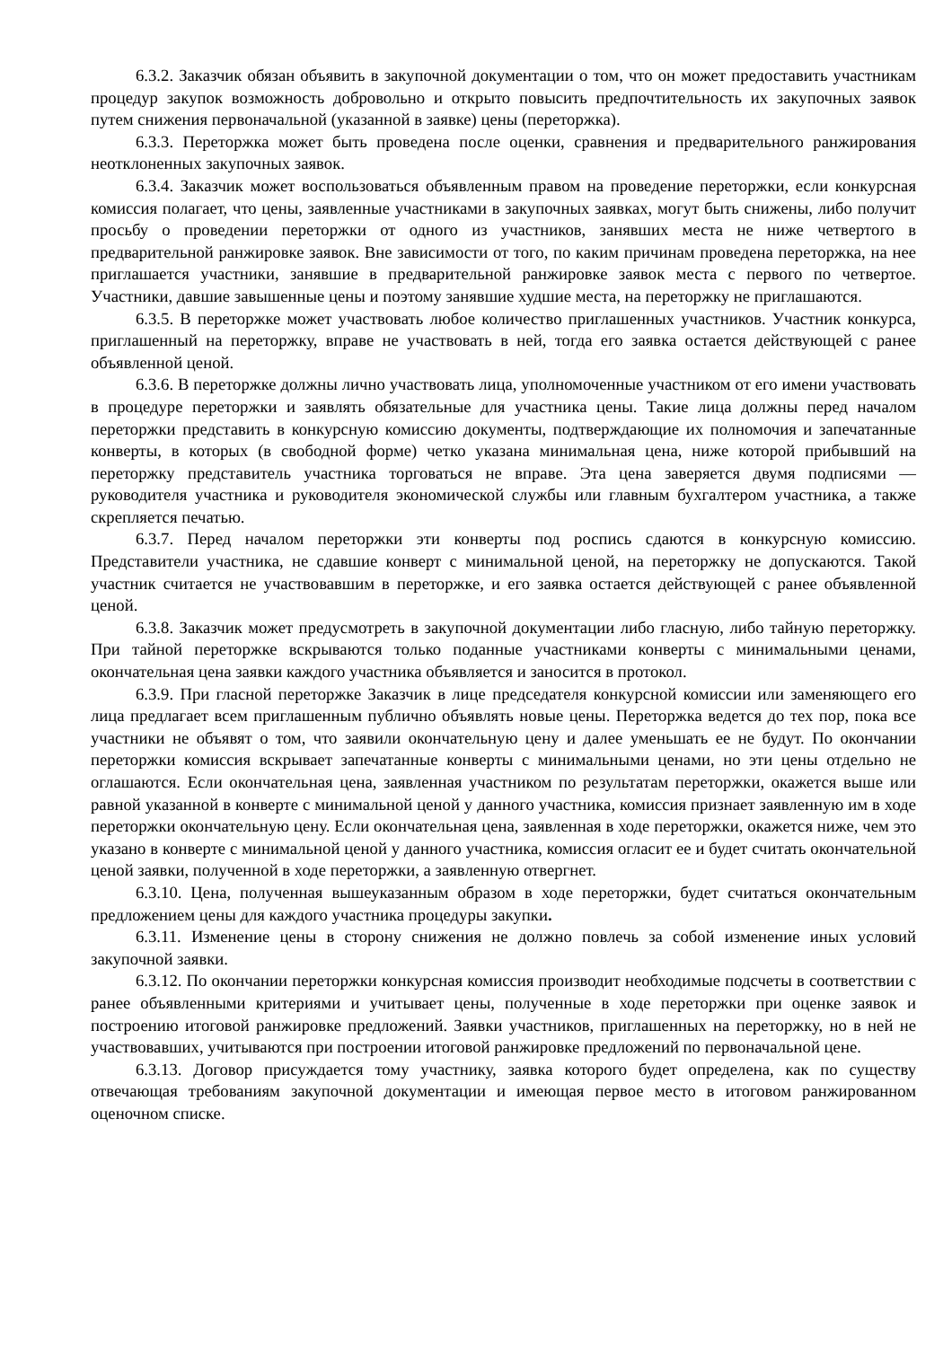6.3.2. Заказчик обязан объявить в закупочной документации о том, что он может предоставить участникам процедур закупок возможность добровольно и открыто повысить предпочтительность их закупочных заявок путем снижения первоначальной (указанной в заявке) цены (переторжка).
6.3.3. Переторжка может быть проведена после оценки, сравнения и предварительного ранжирования неотклоненных закупочных заявок.
6.3.4. Заказчик может воспользоваться объявленным правом на проведение переторжки, если конкурсная комиссия полагает, что цены, заявленные участниками в закупочных заявках, могут быть снижены, либо получит просьбу о проведении переторжки от одного из участников, занявших места не ниже четвертого в предварительной ранжировке заявок. Вне зависимости от того, по каким причинам проведена переторжка, на нее приглашается участники, занявшие в предварительной ранжировке заявок места с первого по четвертое. Участники, давшие завышенные цены и поэтому занявшие худшие места, на переторжку не приглашаются.
6.3.5. В переторжке может участвовать любое количество приглашенных участников. Участник конкурса, приглашенный на переторжку, вправе не участвовать в ней, тогда его заявка остается действующей с ранее объявленной ценой.
6.3.6. В переторжке должны лично участвовать лица, уполномоченные участником от его имени участвовать в процедуре переторжки и заявлять обязательные для участника цены. Такие лица должны перед началом переторжки представить в конкурсную комиссию документы, подтверждающие их полномочия и запечатанные конверты, в которых (в свободной форме) четко указана минимальная цена, ниже которой прибывший на переторжку представитель участника торговаться не вправе. Эта цена заверяется двумя подписями — руководителя участника и руководителя экономической службы или главным бухгалтером участника, а также скрепляется печатью.
6.3.7. Перед началом переторжки эти конверты под роспись сдаются в конкурсную комиссию. Представители участника, не сдавшие конверт с минимальной ценой, на переторжку не допускаются. Такой участник считается не участвовавшим в переторжке, и его заявка остается действующей с ранее объявленной ценой.
6.3.8. Заказчик может предусмотреть в закупочной документации либо гласную, либо тайную переторжку. При тайной переторжке вскрываются только поданные участниками конверты с минимальными ценами, окончательная цена заявки каждого участника объявляется и заносится в протокол.
6.3.9. При гласной переторжке Заказчик в лице председателя конкурсной комиссии или заменяющего его лица предлагает всем приглашенным публично объявлять новые цены. Переторжка ведется до тех пор, пока все участники не объявят о том, что заявили окончательную цену и далее уменьшать ее не будут. По окончании переторжки комиссия вскрывает запечатанные конверты с минимальными ценами, но эти цены отдельно не оглашаются. Если окончательная цена, заявленная участником по результатам переторжки, окажется выше или равной указанной в конверте с минимальной ценой у данного участника, комиссия признает заявленную им в ходе переторжки окончательную цену. Если окончательная цена, заявленная в ходе переторжки, окажется ниже, чем это указано в конверте с минимальной ценой у данного участника, комиссия огласит ее и будет считать окончательной ценой заявки, полученной в ходе переторжки, а заявленную отвергнет.
6.3.10. Цена, полученная вышеуказанным образом в ходе переторжки, будет считаться окончательным предложением цены для каждого участника процедуры закупки.
6.3.11. Изменение цены в сторону снижения не должно повлечь за собой изменение иных условий закупочной заявки.
6.3.12. По окончании переторжки конкурсная комиссия производит необходимые подсчеты в соответствии с ранее объявленными критериями и учитывает цены, полученные в ходе переторжки при оценке заявок и построению итоговой ранжировке предложений. Заявки участников, приглашенных на переторжку, но в ней не участвовавших, учитываются при построении итоговой ранжировке предложений по первоначальной цене.
6.3.13. Договор присуждается тому участнику, заявка которого будет определена, как по существу отвечающая требованиям закупочной документации и имеющая первое место в итоговом ранжированном оценочном списке.